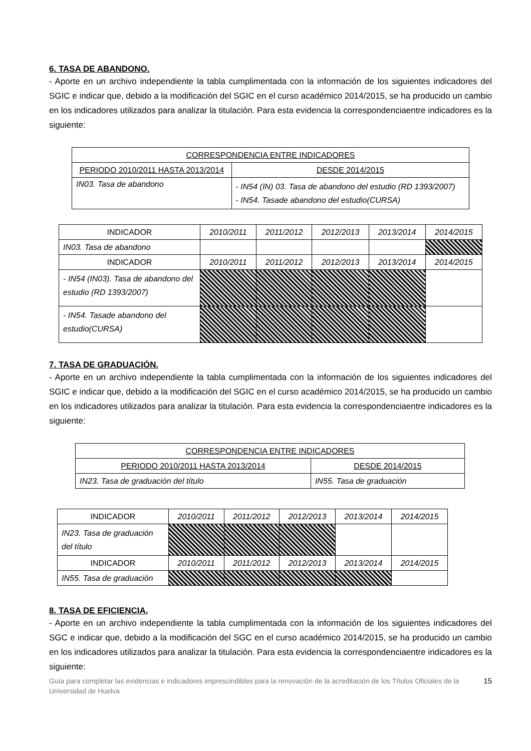6. TASA DE ABANDONO.
- Aporte en un archivo independiente la tabla cumplimentada con la información de los siguientes indicadores del SGIC e indicar que, debido a la modificación del SGIC en el curso académico 2014/2015, se ha producido un cambio en los indicadores utilizados para analizar la titulación. Para esta evidencia la correspondenciaentre indicadores es la siguiente:
| CORRESPONDENCIA ENTRE INDICADORES | |
| PERIODO 2010/2011 HASTA 2013/2014 | DESDE 2014/2015 |
| IN03. Tasa de abandono | - IN54 (IN) 03. Tasa de abandono del estudio (RD 1393/2007) - IN54. Tasade abandono del estudio(CURSA) |
| INDICADOR | 2010/2011 | 2011/2012 | 2012/2013 | 2013/2014 | 2014/2015 |
| IN03. Tasa de abandono | | | | | |
| INDICADOR | 2010/2011 | 2011/2012 | 2012/2013 | 2013/2014 | 2014/2015 |
| - IN54 (IN03). Tasa de abandono del estudio (RD 1393/2007) | | | | | |
| - IN54. Tasade abandono del estudio(CURSA) | | | | | |
7. TASA DE GRADUACIÓN.
- Aporte en un archivo independiente la tabla cumplimentada con la información de los siguientes indicadores del SGIC e indicar que, debido a la modificación del SGIC en el curso académico 2014/2015, se ha producido un cambio en los indicadores utilizados para analizar la titulación. Para esta evidencia la correspondenciaentre indicadores es la siguiente:
| CORRESPONDENCIA ENTRE INDICADORES | |
| PERIODO 2010/2011 HASTA 2013/2014 | DESDE 2014/2015 |
| IN23. Tasa de graduación del título | IN55. Tasa de graduación |
| INDICADOR | 2010/2011 | 2011/2012 | 2012/2013 | 2013/2014 | 2014/2015 |
| IN23. Tasa de graduación del título | | | | | |
| INDICADOR | 2010/2011 | 2011/2012 | 2012/2013 | 2013/2014 | 2014/2015 |
| IN55. Tasa de graduación | | | | | |
8. TASA DE EFICIENCIA.
- Aporte en un archivo independiente la tabla cumplimentada con la información de los siguientes indicadores del SGC e indicar que, debido a la modificación del SGC en el curso académico 2014/2015, se ha producido un cambio en los indicadores utilizados para analizar la titulación. Para esta evidencia la correspondenciaentre indicadores es la siguiente:
Guía para completar las evidencias e indicadores imprescindibles para la renovación de la acreditación de los Títulos Oficiales de la Universidad de Huelva 15